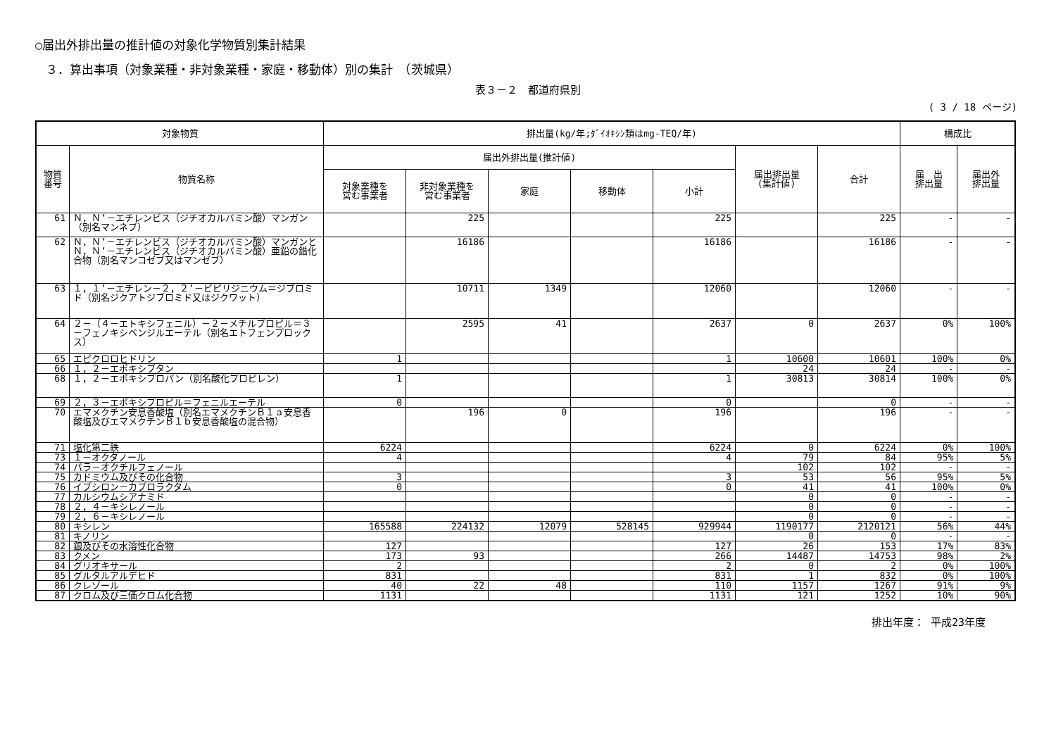○届出外排出量の推計値の対象化学物質別集計結果
３．算出事項（対象業種・非対象業種・家庭・移動体）別の集計　（茨城県）
表３－２　都道府県別
( 3 / 18 ページ)
| 対象物質 | | 排出量(kg/年;ﾀﾞｲｵｷｼﾝ類はmg-TEQ/年) | | | | | | | 構成比 | |
| --- | --- | --- | --- | --- | --- | --- | --- | --- | --- | --- |
| 物質 番号 | 物質名称 | 届出外排出量(推計値) | | | | | 届出排出量 (集計値) | 合計 | 届 出 排出量 | 届出外 排出量 |
| | | 対象業種を 営む事業者 | 非対象業種を 営む事業者 | 家庭 | 移動体 | 小計 | | | | |
| 61 | Ｎ，Ｎ’－エチレンビス（ジチオカルバミン酸）マンガン（別名マンネブ） | | 225 | | | 225 | | 225 | - | - |
| 62 | Ｎ，Ｎ’－エチレンビス（ジチオカルバミン酸）マンガンとＮ，Ｎ’－エチレンビス（ジチオカルバミン酸）亜鉛の錯化合物（別名マンコゼブ又はマンゼブ） | | 16186 | | | 16186 | | 16186 | - | - |
| 63 | １，１’－エチレン－２，２’－ビピリジニウム＝ジブロミド（別名ジクアトジブロミド又はジクワット） | | 10711 | 1349 | | 12060 | | 12060 | - | - |
| 64 | ２－（４－エトキシフェニル）－２－メチルプロピル＝３－フェノキシベンジルエーテル（別名エトフェンプロックス） | | 2595 | 41 | | 2637 | 0 | 2637 | 0% | 100% |
| 65 | エピクロロヒドリン | 1 | | | | 1 | 10600 | 10601 | 100% | 0% |
| 66 | １，２－エポキシブタン | | | | | | 24 | 24 | - | - |
| 68 | １，２－エポキシプロパン（別名酸化プロピレン） | 1 | | | | 1 | 30813 | 30814 | 100% | 0% |
| 69 | ２，３－エポキシプロピル＝フェニルエーテル | 0 | | | | 0 | | 0 | - | - |
| 70 | エマメクチン安息香酸塩（別名エマメクチンＢ１ａ安息香酸塩及びエマメクチンＢ１ｂ安息香酸塩の混合物） | | 196 | 0 | | 196 | | 196 | - | - |
| 71 | 塩化第二鉄 | 6224 | | | | 6224 | 0 | 6224 | 0% | 100% |
| 73 | １－オクタノール | 4 | | | | 4 | 79 | 84 | 95% | 5% |
| 74 | パラ－オクチルフェノール | | | | | | 102 | 102 | - | - |
| 75 | カドミウム及びその化合物 | 3 | | | | 3 | 53 | 56 | 95% | 5% |
| 76 | イプシロン－カプロラクタム | 0 | | | | 0 | 41 | 41 | 100% | 0% |
| 77 | カルシウムシアナミド | | | | | | 0 | 0 | - | - |
| 78 | ２，４－キシレノール | | | | | | 0 | 0 | - | - |
| 79 | ２，６－キシレノール | | | | | | 0 | 0 | - | - |
| 80 | キシレン | 165588 | 224132 | 12079 | 528145 | 929944 | 1190177 | 2120121 | 56% | 44% |
| 81 | キノリン | | | | | | 0 | 0 | - | - |
| 82 | 銀及びその水溶性化合物 | 127 | | | | 127 | 26 | 153 | 17% | 83% |
| 83 | クメン | 173 | 93 | | | 266 | 14487 | 14753 | 98% | 2% |
| 84 | グリオキサール | 2 | | | | 2 | 0 | 2 | 0% | 100% |
| 85 | グルタルアルデヒド | 831 | | | | 831 | 1 | 832 | 0% | 100% |
| 86 | クレゾール | 40 | 22 | 48 | | 110 | 1157 | 1267 | 91% | 9% |
| 87 | クロム及び三価クロム化合物 | 1131 | | | | 1131 | 121 | 1252 | 10% | 90% |
排出年度： 平成23年度